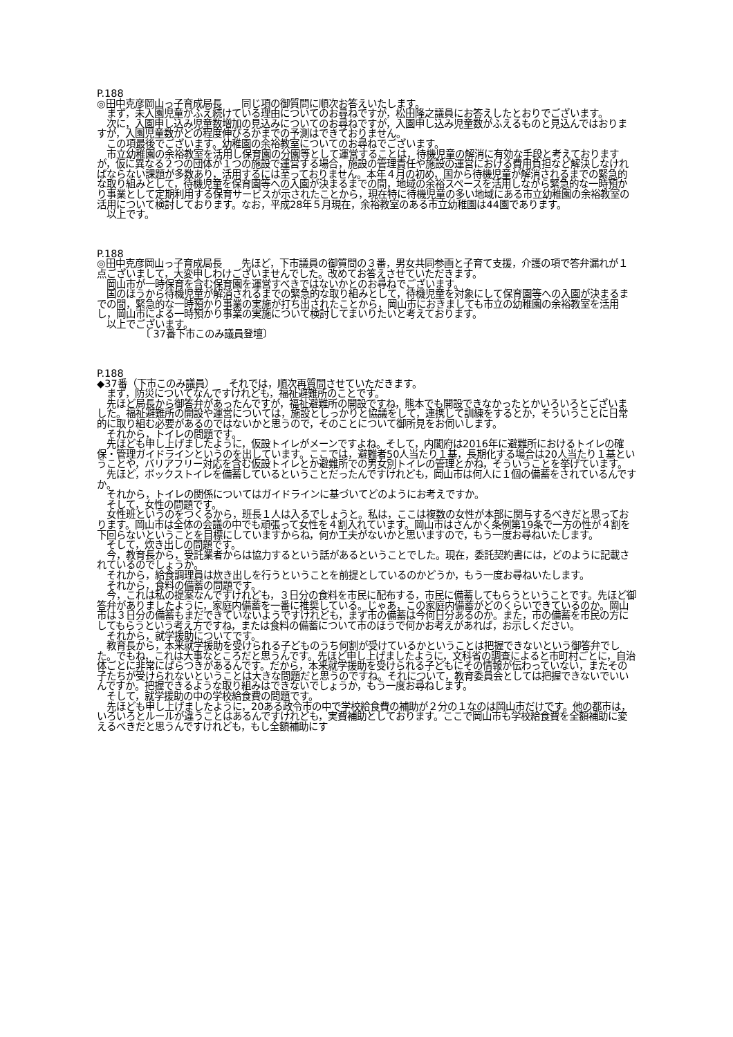P.188
◎田中克彦岡山っ子育成局長　　同じ項の御質問に順次お答えいたします。
　まず，未入園児童がふえ続けている理由についてのお尋ねですが，松田隆之議員にお答えしたとおりでございます。
　次に，入園申し込み児童数増加の見込みについてのお尋ねですが，入園申し込み児童数がふえるものと見込んではおりますが，入園児童数がどの程度伸びるかまでの予測はできておりません。
　この項最後でございます。幼稚園の余裕教室についてのお尋ねでございます。
　市立幼稚園の余裕教室を活用し保育園の分園等として運営することは，待機児童の解消に有効な手段と考えておりますが，仮に異なる２つの団体が１つの施設で運営する場合，施設の管理責任や施設の運営における費用負担など解決しなければならない課題が多数あり，活用するには至っておりません。本年４月の初め，国から待機児童が解消されるまでの緊急的な取り組みとして，待機児童を保育園等への入園が決まるまでの間，地域の余裕スペースを活用しながら緊急的な一時預かり事業として定期利用する保育サービスが示されたことから，現在特に待機児童の多い地域にある市立幼稚園の余裕教室の活用について検討しております。なお，平成28年５月現在，余裕教室のある市立幼稚園は44園であります。
　以上です。
P.188
◎田中克彦岡山っ子育成局長　　先ほど，下市議員の御質問の３番，男女共同参画と子育て支援，介護の項で答弁漏れが１点ございまして，大変申しわけございませんでした。改めてお答えさせていただきます。
　岡山市が一時保育を含む保育園を運営すべきではないかとのお尋ねでございます。
　国のほうから待機児童が解消されるまでの緊急的な取り組みとして，待機児童を対象にして保育園等への入園が決まるまでの間，緊急的な一時預かり事業の実施が打ち出されたことから，岡山市におきましても市立の幼稚園の余裕教室を活用し，岡山市による一時預かり事業の実施について検討してまいりたいと考えております。
　以上でございます。
　　　　　〔 37番下市このみ議員登壇〕
P.188
◆37番（下市このみ議員）　　それでは，順次再質問させていただきます。
　まず，防災についてなんですけれども，福祉避難所のことです。
　先ほど局長から御答弁があったんですが，福祉避難所の開設ですね，熊本でも開設できなかったとかいろいろとございました。福祉避難所の開設や運営については，施設としっかりと協議をして，連携して訓練をするとか，そういうことに日常的に取り組む必要があるのではないかと思うので，そのことについて御所見をお伺いします。
　それから，トイレの問題です。
　先ほども申し上げましたように，仮設トイレがメーンですよね。そして，内閣府は2016年に避難所におけるトイレの確保・管理ガイドラインというのを出しています。ここでは，避難者50人当たり１基，長期化する場合は20人当たり１基ということや，バリアフリー対応を含む仮設トイレとか避難所での男女別トイレの管理とかね，そういうことを挙げています。
　先ほど，ボックストイレを備蓄しているということだったんですけれども，岡山市は何人に１個の備蓄をされているんですか。
　それから，トイレの関係についてはガイドラインに基づいてどのようにお考えですか。
　そして，女性の問題です。
　女性班というのをつくるから，班長１人は入るでしょうと。私は，ここは複数の女性が本部に関与するべきだと思っております。岡山市は全体の会議の中でも頑張って女性を４割入れています。岡山市はさんかく条例第19条で一方の性が４割を下回らないということを目標にしていますからね，何か工夫がないかと思いますので，もう一度お尋ねいたします。
　そして，炊き出しの問題です。
　今，教育長から，受託業者からは協力するという話があるということでした。現在，委託契約書には，どのように記載されているのでしょうか。
　それから，給食調理員は炊き出しを行うということを前提としているのかどうか，もう一度お尋ねいたします。
　それから，食料の備蓄の問題です。
　今，これは私の提案なんですけれども，３日分の食料を市民に配布する，市民に備蓄してもらうということです。先ほど御答弁がありましたように，家庭内備蓄を一番に推奨している。じゃあ，この家庭内備蓄がどのくらいできているのか。岡山市は３日分の備蓄もまだできていないようですけれども，まず市の備蓄は今何日分あるのか。また，市の備蓄を市民の方にしてもらうという考え方ですね，または食料の備蓄について市のほうで何かお考えがあれば，お示しください。
　それから，就学援助についてです。
　教育長から，本来就学援助を受けられる子どものうち何割が受けているかということは把握できないという御答弁でした。でもね，これは大事なところだと思うんです。先ほど申し上げましたように，文科省の調査によると市町村ごとに，自治体ごとに非常にばらつきがあるんです。だから，本来就学援助を受けられる子どもにその情報が伝わっていない，またその子たちが受けられないということは大きな問題だと思うのですね。それについて，教育委員会としては把握できないでいいんですか。把握できるような取り組みはできないでしょうか，もう一度お尋ねします。
　そして，就学援助の中の学校給食費の問題です。
　先ほども申し上げましたように，20ある政令市の中で学校給食費の補助が２分の１なのは岡山市だけです。他の都市は，いろいろとルールが違うことはあるんですけれども，実費補助としております。ここで岡山市も学校給食費を全額補助に変えるべきだと思うんですけれども，もし全額補助にす